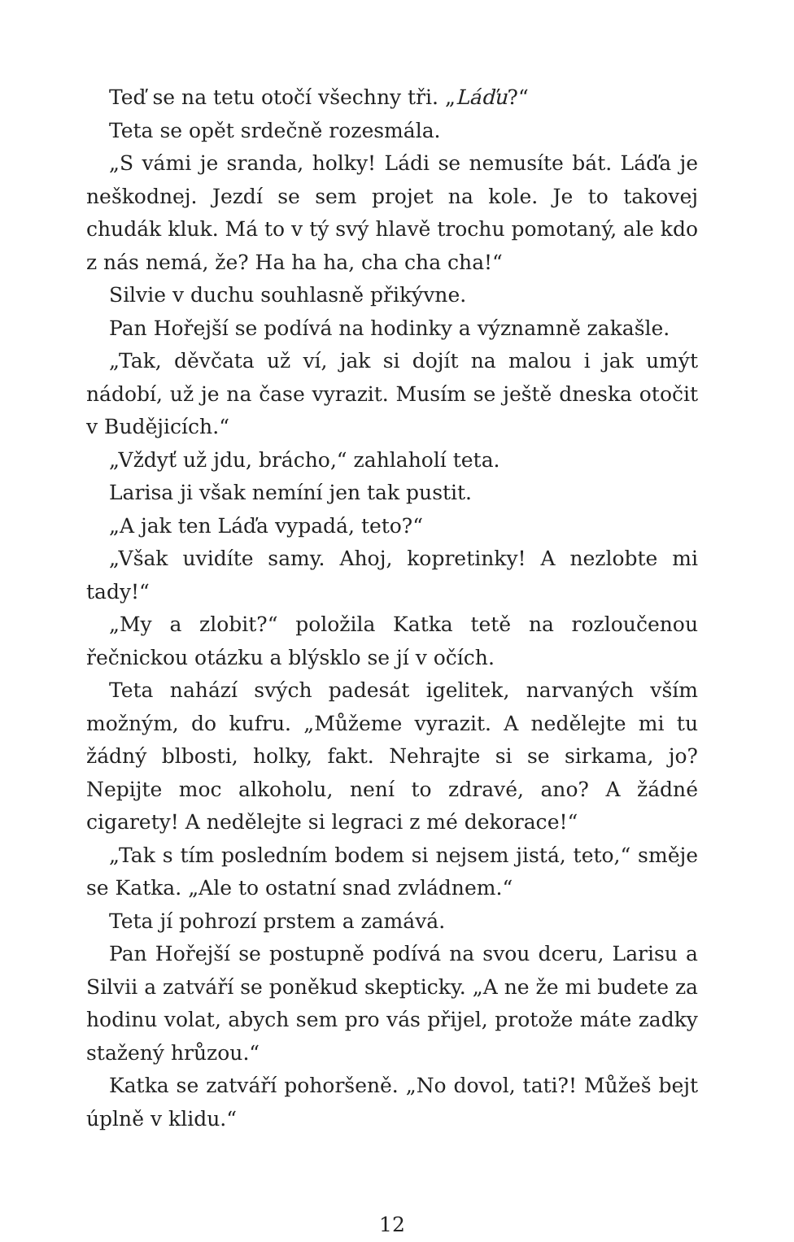Teď se na tetu otočí všechny tři. „Láďu?“
Teta se opět srdečně rozesmála.
„S vámi je sranda, holky! Ládi se nemusíte bát. Láďa je neškodnej. Jezdí se sem projet na kole. Je to takovej chudák kluk. Má to v tý svý hlavě trochu pomotaný, ale kdo z nás nemá, že? Ha ha ha, cha cha cha!“
Silvie v duchu souhlasně přikývne.
Pan Hořejší se podívá na hodinky a významně zakašle.
„Tak, děvčata už ví, jak si dojít na malou i jak umýt nádobí, už je na čase vyrazit. Musím se ještě dneska otočit v Budějicích.“
„Vždyť už jdu, brácho,“ zahlaholí teta.
Larisa ji však nemíní jen tak pustit.
„A jak ten Láďa vypadá, teto?“
„Však uvidíte samy. Ahoj, kopretinky! A nezlobte mi tady!“
„My a zlobit?“ položila Katka tetě na rozloučenou řečnickou otázku a blýsklo se jí v očích.
Teta nahází svých padesát igelitek, narvaných vším možným, do kufru. „Můžeme vyrazit. A nedělejte mi tu žádný blbosti, holky, fakt. Nehrajte si se sirkama, jo? Nepijte moc alkoholu, není to zdravé, ano? A žádné cigarety! A nedělejte si legraci z mé dekorace!“
„Tak s tím posledním bodem si nejsem jistá, teto,“ směje se Katka. „Ale to ostatní snad zvládnem.“
Teta jí pohrozí prstem a zamává.
Pan Hořejší se postupně podívá na svou dceru, Larisu a Silvii a zatváří se poněkud skepticky. „A ne že mi budete za hodinu volat, abych sem pro vás přijel, protože máte zadky stažený hrůzou.“
Katka se zatváří pohoršeně. „No dovol, tati?! Můžeš bejt úplně v klidu.“
12